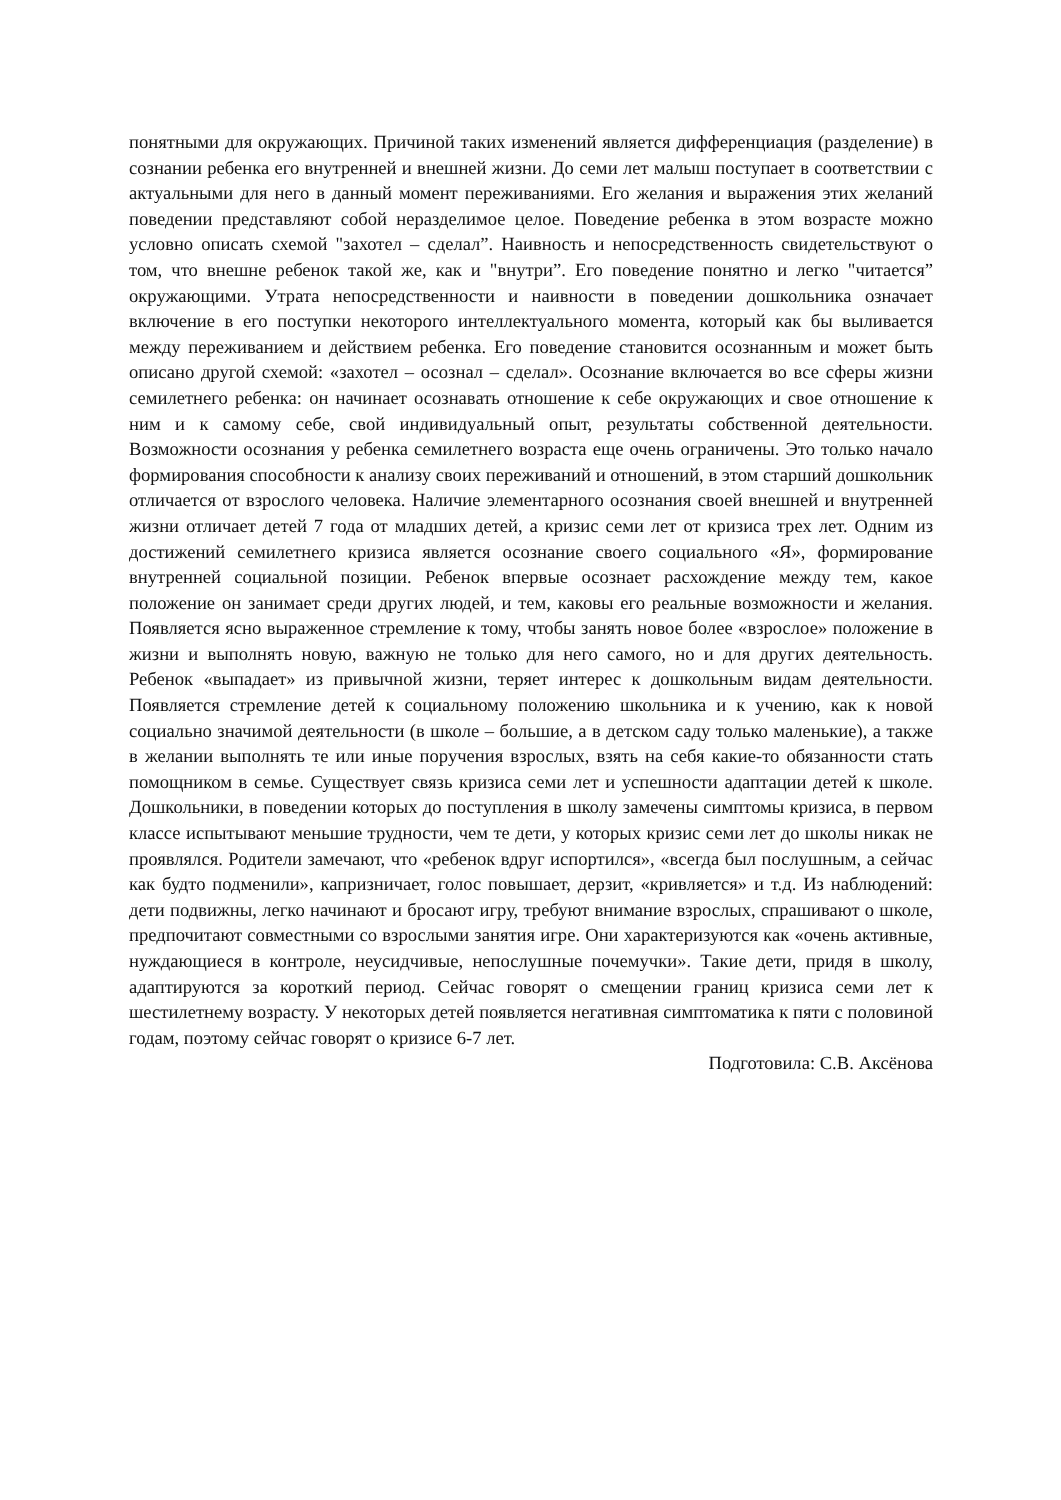понятными для окружающих. Причиной таких изменений является дифференциация (разделение) в сознании ребенка его внутренней и внешней жизни. До семи лет малыш поступает в соответствии с актуальными для него в данный момент переживаниями. Его желания и выражения этих желаний поведении представляют собой неразделимое целое. Поведение ребенка в этом возрасте можно условно описать схемой "захотел – сделал”. Наивность и непосредственность свидетельствуют о том, что внешне ребенок такой же, как и "внутри”. Его поведение понятно и легко "читается” окружающими. Утрата непосредственности и наивности в поведении дошкольника означает включение в его поступки некоторого интеллектуального момента, который как бы выливается между переживанием и действием ребенка. Его поведение становится осознанным и может быть описано другой схемой: «захотел – осознал – сделал». Осознание включается во все сферы жизни семилетнего ребенка: он начинает осознавать отношение к себе окружающих и свое отношение к ним и к самому себе, свой индивидуальный опыт, результаты собственной деятельности. Возможности осознания у ребенка семилетнего возраста еще очень ограничены. Это только начало формирования способности к анализу своих переживаний и отношений, в этом старший дошкольник отличается от взрослого человека. Наличие элементарного осознания своей внешней и внутренней жизни отличает детей 7 года от младших детей, а кризис семи лет от кризиса трех лет. Одним из достижений семилетнего кризиса является осознание своего социального «Я», формирование внутренней социальной позиции. Ребенок впервые осознает расхождение между тем, какое положение он занимает среди других людей, и тем, каковы его реальные возможности и желания. Появляется ясно выраженное стремление к тому, чтобы занять новое более «взрослое» положение в жизни и выполнять новую, важную не только для него самого, но и для других деятельность. Ребенок «выпадает» из привычной жизни, теряет интерес к дошкольным видам деятельности. Появляется стремление детей к социальному положению школьника и к учению, как к новой социально значимой деятельности (в школе – большие, а в детском саду только маленькие), а также в желании выполнять те или иные поручения взрослых, взять на себя какие-то обязанности стать помощником в семье. Существует связь кризиса семи лет и успешности адаптации детей к школе. Дошкольники, в поведении которых до поступления в школу замечены симптомы кризиса, в первом классе испытывают меньшие трудности, чем те дети, у которых кризис семи лет до школы никак не проявлялся. Родители замечают, что «ребенок вдруг испортился», «всегда был послушным, а сейчас как будто подменили», капризничает, голос повышает, дерзит, «кривляется» и т.д. Из наблюдений: дети подвижны, легко начинают и бросают игру, требуют внимание взрослых, спрашивают о школе, предпочитают совместными со взрослыми занятия игре. Они характеризуются как «очень активные, нуждающиеся в контроле, неусидчивые, непослушные почемучки». Такие дети, придя в школу, адаптируются за короткий период. Сейчас говорят о смещении границ кризиса семи лет к шестилетнему возрасту. У некоторых детей появляется негативная симптоматика к пяти с половиной годам, поэтому сейчас говорят о кризисе 6-7 лет.
Подготовила: С.В. Аксёнова